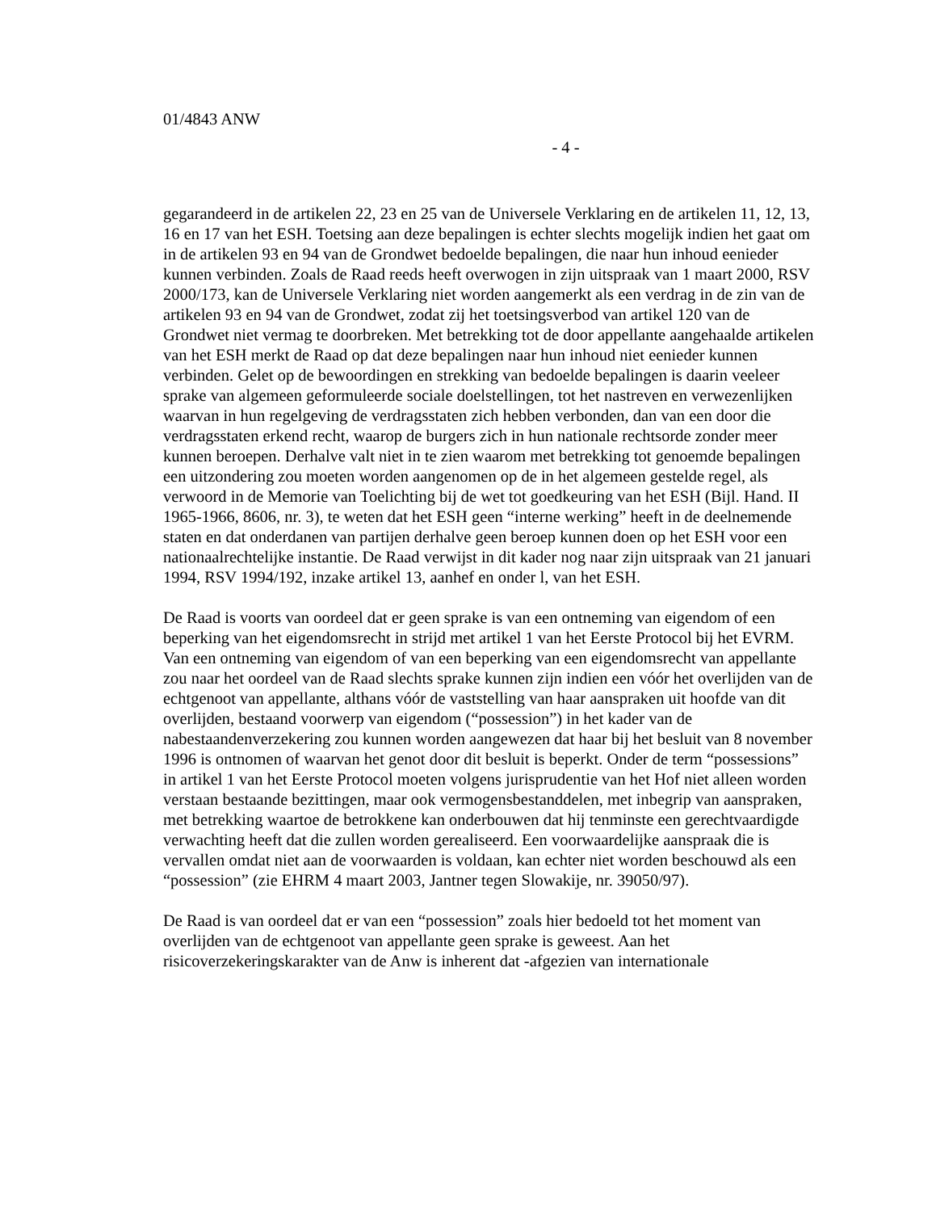01/4843 ANW
- 4 -
gegarandeerd in de artikelen 22, 23 en 25 van de Universele Verklaring en de artikelen 11, 12, 13, 16 en 17 van het ESH. Toetsing aan deze bepalingen is echter slechts mogelijk indien het gaat om in de artikelen 93 en 94 van de Grondwet bedoelde bepalingen, die naar hun inhoud eenieder kunnen verbinden. Zoals de Raad reeds heeft overwogen in zijn uitspraak van 1 maart 2000, RSV 2000/173, kan de Universele Verklaring niet worden aangemerkt als een verdrag in de zin van de artikelen 93 en 94 van de Grondwet, zodat zij het toetsingsverbod van artikel 120 van de Grondwet niet vermag te doorbreken. Met betrekking tot de door appellante aangehaalde artikelen van het ESH merkt de Raad op dat deze bepalingen naar hun inhoud niet eenieder kunnen verbinden. Gelet op de bewoordingen en strekking van bedoelde bepalingen is daarin veeleer sprake van algemeen geformuleerde sociale doelstellingen, tot het nastreven en verwezenlijken waarvan in hun regelgeving de verdragsstaten zich hebben verbonden, dan van een door die verdragsstaten erkend recht, waarop de burgers zich in hun nationale rechtsorde zonder meer kunnen beroepen. Derhalve valt niet in te zien waarom met betrekking tot genoemde bepalingen een uitzondering zou moeten worden aangenomen op de in het algemeen gestelde regel, als verwoord in de Memorie van Toelichting bij de wet tot goedkeuring van het ESH (Bijl. Hand. II 1965-1966, 8606, nr. 3), te weten dat het ESH geen “interne werking” heeft in de deelnemende staten en dat onderdanen van partijen derhalve geen beroep kunnen doen op het ESH voor een nationaalrechtelijke instantie. De Raad verwijst in dit kader nog naar zijn uitspraak van 21 januari 1994, RSV 1994/192, inzake artikel 13, aanhef en onder l, van het ESH.
De Raad is voorts van oordeel dat er geen sprake is van een ontneming van eigendom of een beperking van het eigendomsrecht in strijd met artikel 1 van het Eerste Protocol bij het EVRM. Van een ontneming van eigendom of van een beperking van een eigendomsrecht van appellante zou naar het oordeel van de Raad slechts sprake kunnen zijn indien een vóór het overlijden van de echtgenoot van appellante, althans vóór de vaststelling van haar aanspraken uit hoofde van dit overlijden, bestaand voorwerp van eigendom (“possession”) in het kader van de nabestaandenverzekering zou kunnen worden aangewezen dat haar bij het besluit van 8 november 1996 is ontnomen of waarvan het genot door dit besluit is beperkt. Onder de term “possessions” in artikel 1 van het Eerste Protocol moeten volgens jurisprudentie van het Hof niet alleen worden verstaan bestaande bezittingen, maar ook vermogensbestanddelen, met inbegrip van aanspraken, met betrekking waartoe de betrokkene kan onderbouwen dat hij tenminste een gerechtvaardigde verwachting heeft dat die zullen worden gerealiseerd. Een voorwaardelijke aanspraak die is vervallen omdat niet aan de voorwaarden is voldaan, kan echter niet worden beschouwd als een “possession” (zie EHRM 4 maart 2003, Jantner tegen Slowakije, nr. 39050/97).
De Raad is van oordeel dat er van een “possession” zoals hier bedoeld tot het moment van overlijden van de echtgenoot van appellante geen sprake is geweest. Aan het risicoverzekeringskarakter van de Anw is inherent dat -afgezien van internationale